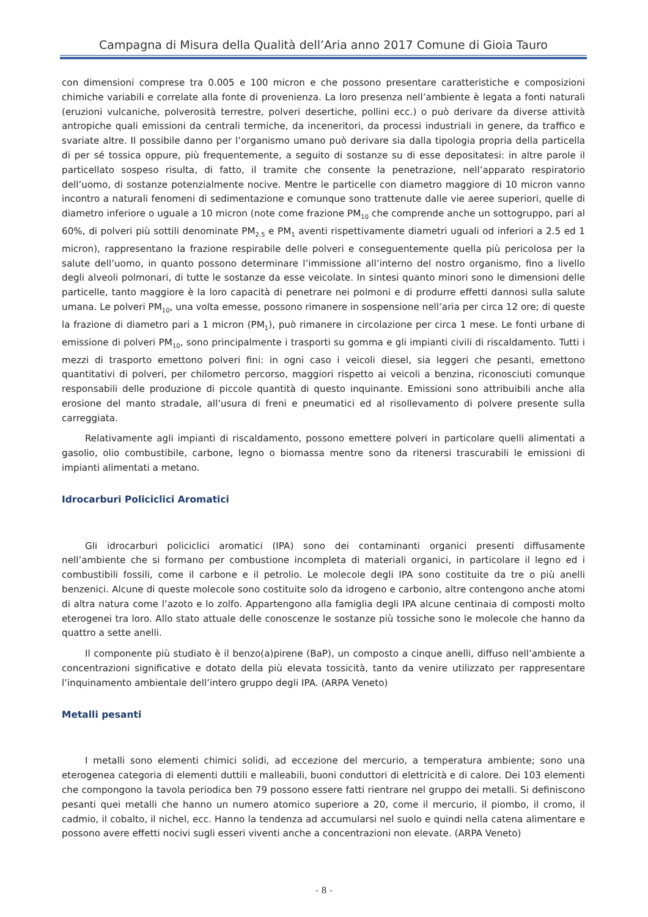Campagna di Misura della Qualità dell’Aria anno 2017 Comune di Gioia Tauro
con dimensioni comprese tra 0.005 e 100 micron e che possono presentare caratteristiche e composizioni chimiche variabili e correlate alla fonte di provenienza. La loro presenza nell’ambiente è legata a fonti naturali (eruzioni vulcaniche, polverosità terrestre, polveri desertiche, pollini ecc.) o può derivare da diverse attività antropiche quali emissioni da centrali termiche, da inceneritori, da processi industriali in genere, da traffico e svariate altre. Il possibile danno per l’organismo umano può derivare sia dalla tipologia propria della particella di per sé tossica oppure, più frequentemente, a seguito di sostanze su di esse depositatesi: in altre parole il particellato sospeso risulta, di fatto, il tramite che consente la penetrazione, nell’apparato respiratorio dell’uomo, di sostanze potenzialmente nocive. Mentre le particelle con diametro maggiore di 10 micron vanno incontro a naturali fenomeni di sedimentazione e comunque sono trattenute dalle vie aeree superiori, quelle di diametro inferiore o uguale a 10 micron (note come frazione PM<sub>10</sub> che comprende anche un sottogruppo, pari al 60%, di polveri più sottili denominate PM<sub>2.5</sub> e PM<sub>1</sub> aventi rispettivamente diametri uguali od inferiori a 2.5 ed 1 micron), rappresentano la frazione respirabile delle polveri e conseguentemente quella più pericolosa per la salute dell’uomo, in quanto possono determinare l’immissione all’interno del nostro organismo, fino a livello degli alveoli polmonari, di tutte le sostanze da esse veicolate. In sintesi quanto minori sono le dimensioni delle particelle, tanto maggiore è la loro capacità di penetrare nei polmoni e di produrre effetti dannosi sulla salute umana. Le polveri PM<sub>10</sub>, una volta emesse, possono rimanere in sospensione nell’aria per circa 12 ore; di queste la frazione di diametro pari a 1 micron (PM<sub>1</sub>), può rimanere in circolazione per circa 1 mese. Le fonti urbane di emissione di polveri PM<sub>10</sub>, sono principalmente i trasporti su gomma e gli impianti civili di riscaldamento. Tutti i mezzi di trasporto emettono polveri fini: in ogni caso i veicoli diesel, sia leggeri che pesanti, emettono quantitativi di polveri, per chilometro percorso, maggiori rispetto ai veicoli a benzina, riconosciuti comunque responsabili delle produzione di piccole quantità di questo inquinante. Emissioni sono attribuibili anche alla erosione del manto stradale, all’usura di freni e pneumatici ed al risollevamento di polvere presente sulla carreggiata.
Relativamente agli impianti di riscaldamento, possono emettere polveri in particolare quelli alimentati a gasolio, olio combustibile, carbone, legno o biomassa mentre sono da ritenersi trascurabili le emissioni di impianti alimentati a metano.
Idrocarburi Policiclici Aromatici
Gli idrocarburi policiclici aromatici (IPA) sono dei contaminanti organici presenti diffusamente nell’ambiente che si formano per combustione incompleta di materiali organici, in particolare il legno ed i combustibili fossili, come il carbone e il petrolio. Le molecole degli IPA sono costituite da tre o più anelli benzenici. Alcune di queste molecole sono costituite solo da idrogeno e carbonio, altre contengono anche atomi di altra natura come l’azoto e lo zolfo. Appartengono alla famiglia degli IPA alcune centinaia di composti molto eterogenei tra loro. Allo stato attuale delle conoscenze le sostanze più tossiche sono le molecole che hanno da quattro a sette anelli.
Il componente più studiato è il benzo(a)pirene (BaP), un composto a cinque anelli, diffuso nell’ambiente a concentrazioni significative e dotato della più elevata tossicità, tanto da venire utilizzato per rappresentare l’inquinamento ambientale dell’intero gruppo degli IPA. (ARPA Veneto)
Metalli pesanti
I metalli sono elementi chimici solidi, ad eccezione del mercurio, a temperatura ambiente; sono una eterogenea categoria di elementi duttili e malleabili, buoni conduttori di elettricità e di calore. Dei 103 elementi che compongono la tavola periodica ben 79 possono essere fatti rientrare nel gruppo dei metalli. Si definiscono pesanti quei metalli che hanno un numero atomico superiore a 20, come il mercurio, il piombo, il cromo, il cadmio, il cobalto, il nichel, ecc. Hanno la tendenza ad accumularsi nel suolo e quindi nella catena alimentare e possono avere effetti nocivi sugli esseri viventi anche a concentrazioni non elevate. (ARPA Veneto)
- 8 -